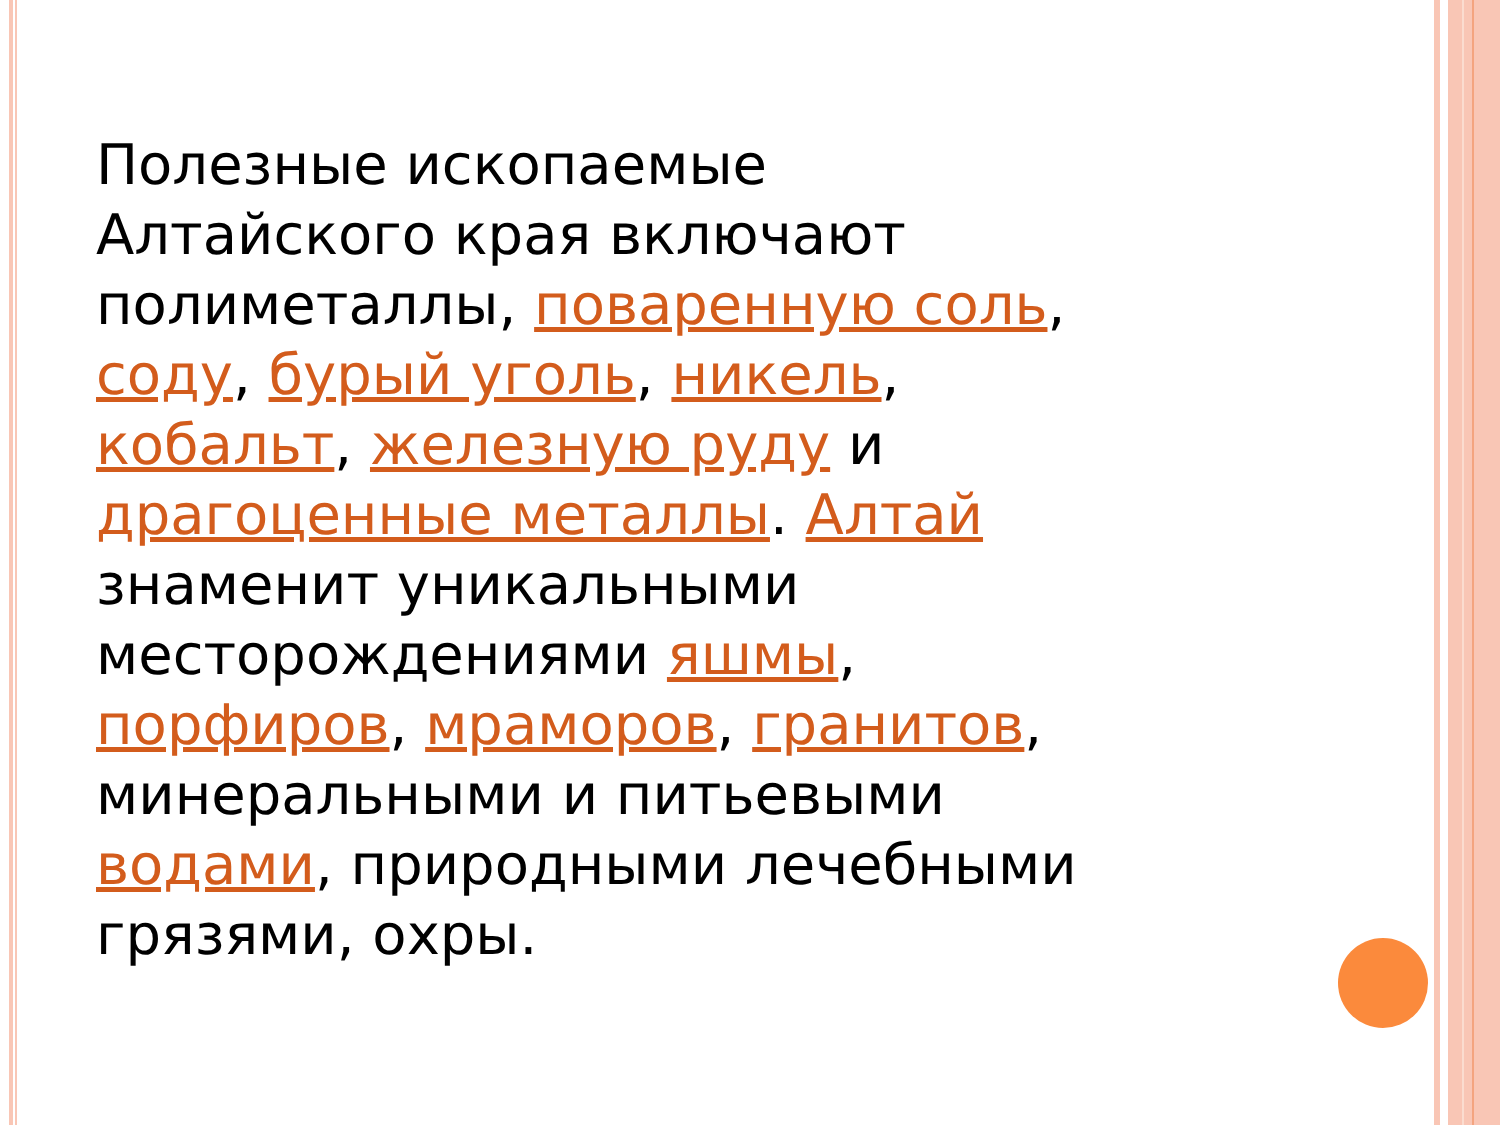Полезные ископаемые Алтайского края включают полиметаллы, поваренную соль, соду, бурый уголь, никель, кобальт, железную руду и драгоценные металлы. Алтай знаменит уникальными месторождениями яшмы, порфиров, мраморов, гранитов, минеральными и питьевыми водами, природными лечебными грязями, охры.